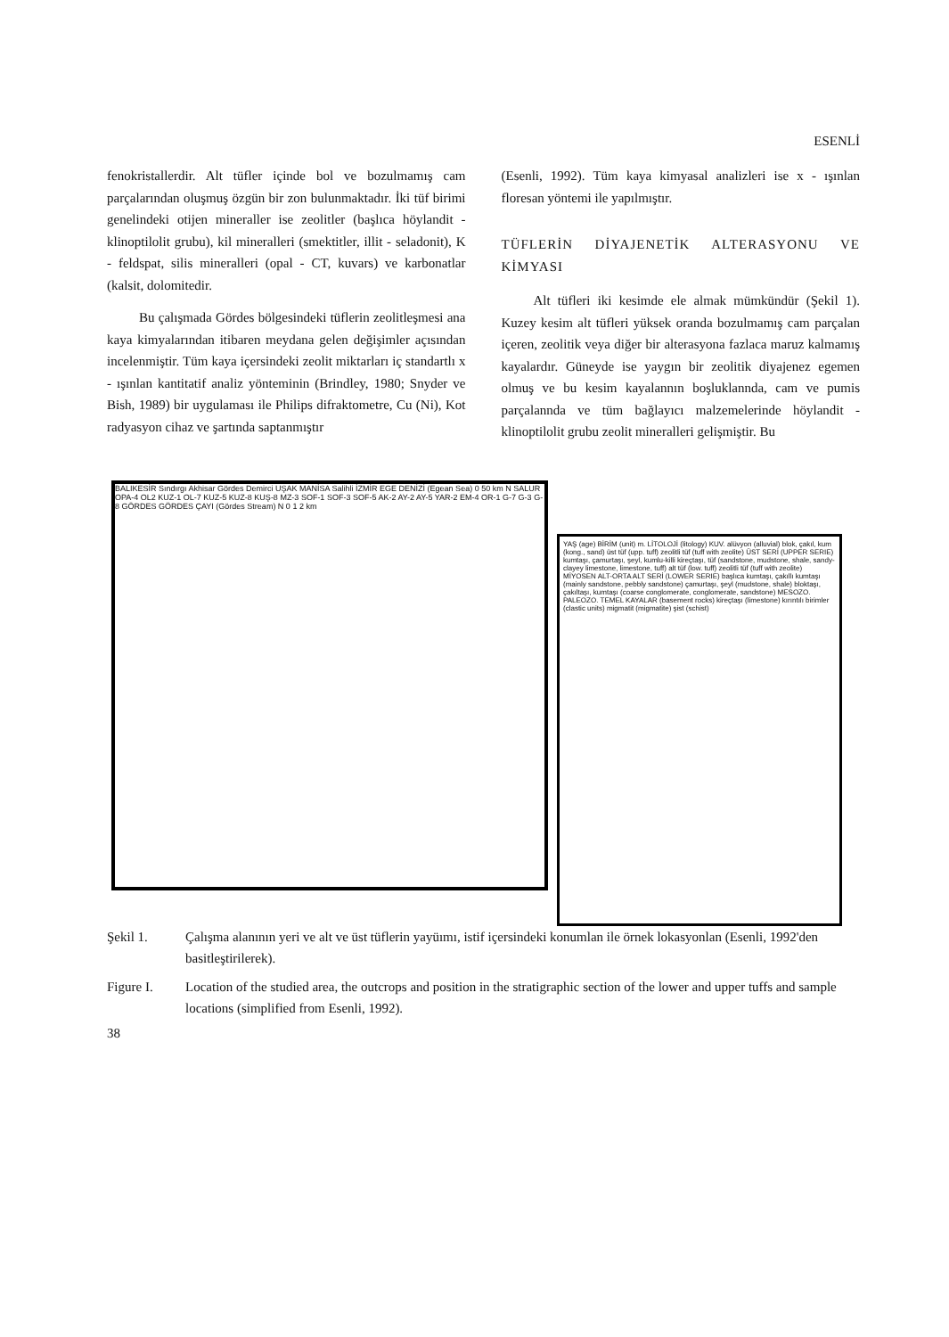ESENLİ
fenokristallerdir. Alt tüfler içinde bol ve bozulmamış cam parçalarından oluşmuş özgün bir zon bulunmaktadır. İki tüf birimi genelindeki otijen mineraller ise zeolitler (başlıca höylandit - klinoptilolit grubu), kil mineralleri (smektitler, illit - seladonit), K - feldspat, silis mineralleri (opal - CT, kuvars) ve karbonatlar (kalsit, dolomitedir.
Bu çalışmada Gördes bölgesindeki tüflerin zeolitleşmesi ana kaya kimyalarından itibaren meydana gelen değişimler açısından incelenmiştir. Tüm kaya içersindeki zeolit miktarları iç standartlı x - ışınlan kantitatif analiz yönteminin (Brindley, 1980; Snyder ve Bish, 1989) bir uygulaması ile Philips difraktometre, Cu (Ni), Kot radyasyon cihaz ve şartında saptanmıştır
(Esenli, 1992). Tüm kaya kimyasal analizleri ise x - ışınlan floresan yöntemi ile yapılmıştır.
TÜFLERİN DİYAJENETİK ALTERASYONU VE KİMYASI
Alt tüfleri iki kesimde ele almak mümkündür (Şekil 1). Kuzey kesim alt tüfleri yüksek oranda bozulmamış cam parçalan içeren, zeolitik veya diğer bir alterasyona fazlaca maruz kalmamış kayalardır. Güneyde ise yaygın bir zeolitik diyajenez egemen olmuş ve bu kesim kayalannın boşluklannda, cam ve pumis parçalannda ve tüm bağlayıcı malzemelerinde höylandit - klinoptilolit grubu zeolit mineralleri gelişmiştir. Bu
BALIKESİR Sındırgı Akhisar Gördes Demirci UŞAK MANİSA Salihli İZMİR EGE DENİZİ (Egean Sea) 0 50 km N SALUR OPA-4 OL2 KUZ-1 OL-7 KUZ-5 KUZ-8 KUŞ-8 MZ-3 SOF-1 SOF-3 SOF-5 AK-2 AY-2 AY-5 YAR-2 EM-4 OR-1 G-7 G-3 G-8 GÖRDES GÖRDES ÇAYI (Gördes Stream) N 0 1 2 km
YAŞ (age) BİRİM (unit) m. LİTOLOJİ (litology) KUV. alüvyon (alluvial) blok, çakıl, kum (kong., sand) üst tüf (upp. tuff) zeolitli tüf (tuff with zeolite) ÜST SERİ (UPPER SERIE) kumtaşı, çamurtaşı, şeyl, kumlu-killi kireçtaşı, tüf (sandstone, mudstone, shale, sandy-clayey limestone, limestone, tuff) alt tüf (low. tuff) zeolitli tüf (tuff with zeolite) MİYOSEN ALT-ORTA ALT SERİ (LOWER SERIE) başlıca kumtaşı, çakıllı kumtaşı (mainly sandstone, pebbly sandstone) çamurtaşı, şeyl (mudstone, shale) bloktaşı, çakıltaşı, kumtaşı (coarse conglomerate, conglomerate, sandstone) MESOZO. PALEOZO. TEMEL KAYALAR (basement rocks) kireçtaşı (limestone) kırıntılı birimler (clastic units) migmatit (migmatite) şist (schist)
Şekil 1. Çalışma alanının yeri ve alt ve üst tüflerin yayüımı, istif içersindeki konumlan ile örnek lokasyonlan (Esenli, 1992'den basitleştirilerek).
Figure I. Location of the studied area, the outcrops and position in the stratigraphic section of the lower and upper tuffs and sample locations (simplified from Esenli, 1992).
38